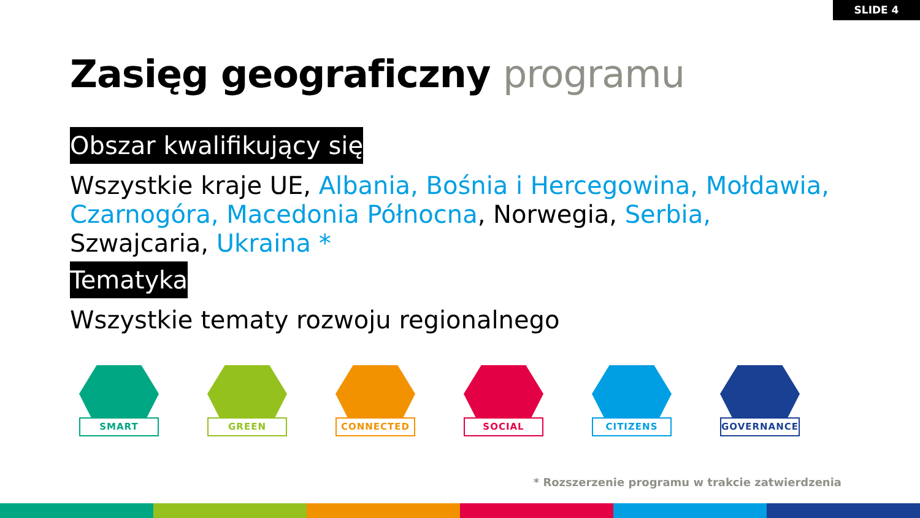SLIDE 4
Zasięg geograficzny programu
Obszar kwalifikujący się
Wszystkie kraje UE, Albania, Bośnia i Hercegowina, Mołdawia, Czarnogóra, Macedonia Północna, Norwegia, Serbia, Szwajcaria, Ukraina *
Tematyka
Wszystkie tematy rozwoju regionalnego
SMART GREEN CONNECTED SOCIAL CITIZENS GOVERNANCE
* Rozszerzenie programu w trakcie zatwierdzenia